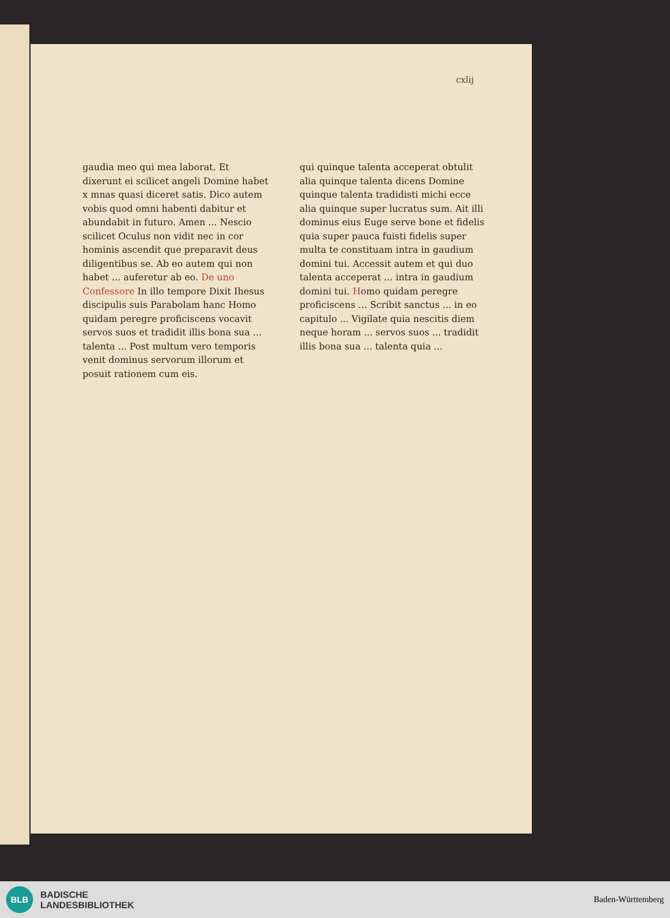cxlij
gaudia meo qui mea laborat. Et dixerunt ei scilicet angeli Domine habet x mnas quasi diceret satis. Dico autem vobis quod omni habenti dabitur et abundabit in futuro. Amen ... Nescio scilicet Oculus non vidit nec in cor hominis ascendit que preparavit deus diligentibus se. Ab eo autem qui non habet ... auferetur ab eo. De uno Confessore In illo tempore Dixit Ihesus discipulis suis Parabolam hanc Homo quidam peregre proficiscens vocavit servos suos et tradidit illis bona sua ... talenta ... Post multum vero temporis venit dominus servorum illorum et posuit rationem cum eis.
qui quinque talenta acceperat obtulit alia quinque talenta dicens Domine quinque talenta tradidisti michi ecce alia quinque super lucratus sum. Ait illi dominus eius Euge serve bone et fidelis quia super pauca fuisti fidelis super multa te constituam intra in gaudium domini tui. Accessit autem et qui duo talenta acceperat ... intra in gaudium domini tui. Homo quidam peregre proficiscens ... Scribit sanctus ... in eo capitulo ... Vigilate quia nescitis diem neque horam ... servos suos ... tradidit illis bona sua ... talenta quia ...
BLB
BADISCHE
LANDESBIBLIOTHEK
Baden-Württemberg